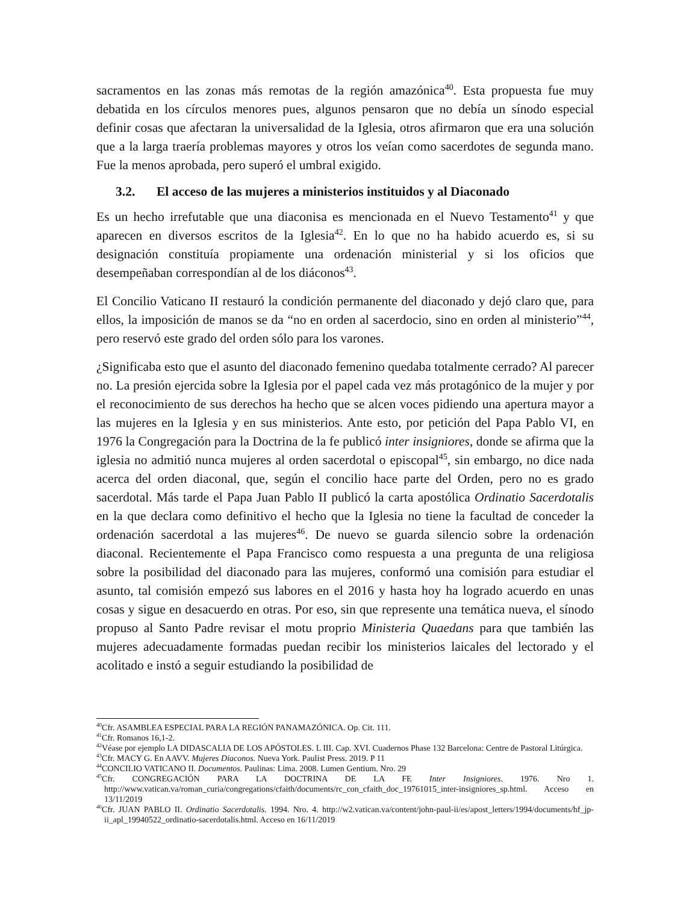sacramentos en las zonas más remotas de la región amazónica<sup>40</sup>. Esta propuesta fue muy debatida en los círculos menores pues, algunos pensaron que no debía un sínodo especial definir cosas que afectaran la universalidad de la Iglesia, otros afirmaron que era una solución que a la larga traería problemas mayores y otros los veían como sacerdotes de segunda mano. Fue la menos aprobada, pero superó el umbral exigido.
3.2. El acceso de las mujeres a ministerios instituidos y al Diaconado
Es un hecho irrefutable que una diaconisa es mencionada en el Nuevo Testamento<sup>41</sup> y que aparecen en diversos escritos de la Iglesia<sup>42</sup>. En lo que no ha habido acuerdo es, si su designación constituía propiamente una ordenación ministerial y si los oficios que desempeñaban correspondían al de los diáconos<sup>43</sup>.
El Concilio Vaticano II restauró la condición permanente del diaconado y dejó claro que, para ellos, la imposición de manos se da “no en orden al sacerdocio, sino en orden al ministerio”<sup>44</sup>, pero reservó este grado del orden sólo para los varones.
¿Significaba esto que el asunto del diaconado femenino quedaba totalmente cerrado? Al parecer no. La presión ejercida sobre la Iglesia por el papel cada vez más protagónico de la mujer y por el reconocimiento de sus derechos ha hecho que se alcen voces pidiendo una apertura mayor a las mujeres en la Iglesia y en sus ministerios. Ante esto, por petición del Papa Pablo VI, en 1976 la Congregación para la Doctrina de la fe publicó inter insigniores, donde se afirma que la iglesia no admitió nunca mujeres al orden sacerdotal o episcopal<sup>45</sup>, sin embargo, no dice nada acerca del orden diaconal, que, según el concilio hace parte del Orden, pero no es grado sacerdotal. Más tarde el Papa Juan Pablo II publicó la carta apostólica Ordinatio Sacerdotalis en la que declara como definitivo el hecho que la Iglesia no tiene la facultad de conceder la ordenación sacerdotal a las mujeres<sup>46</sup>. De nuevo se guarda silencio sobre la ordenación diaconal. Recientemente el Papa Francisco como respuesta a una pregunta de una religiosa sobre la posibilidad del diaconado para las mujeres, conformó una comisión para estudiar el asunto, tal comisión empezó sus labores en el 2016 y hasta hoy ha logrado acuerdo en unas cosas y sigue en desacuerdo en otras. Por eso, sin que represente una temática nueva, el sínodo propuso al Santo Padre revisar el motu proprio Ministeria Quaedans para que también las mujeres adecuadamente formadas puedan recibir los ministerios laicales del lectorado y el acolitado e instó a seguir estudiando la posibilidad de
<sup>40</sup> Cfr. ASAMBLEA ESPECIAL PARA LA REGIÓN PANAMAZÓNICA. Op. Cit. 111.
<sup>41</sup> Cfr. Romanos 16,1-2.
<sup>42</sup>Véase por ejemplo LA DIDASCALIA DE LOS APÓSTOLES. L III. Cap. XVI. Cuadernos Phase 132 Barcelona: Centre de Pastoral Litúrgica.
<sup>43</sup> Cfr. MACY G. En AAVV. Mujeres Diaconos. Nueva York. Paulist Press. 2019. P 11
<sup>44</sup>CONCILIO VATICANO II. Documentos. Paulinas: Lima. 2008. Lumen Gentium. Nro. 29
<sup>45</sup> Cfr. CONGREGACIÓN PARA LA DOCTRINA DE LA FE Inter Insigniores. 1976. Nro 1. http://www.vatican.va/roman_curia/congregations/cfaith/documents/rc_con_cfaith_doc_19761015_inter-insigniores_sp.html. Acceso en 13/11/2019
<sup>46</sup> Cfr. JUAN PABLO II. Ordinatio Sacerdotalis. 1994. Nro. 4. http://w2.vatican.va/content/john-paul-ii/es/apost_letters/1994/documents/hf_jp-ii_apl_19940522_ordinatio-sacerdotalis.html. Acceso en 16/11/2019